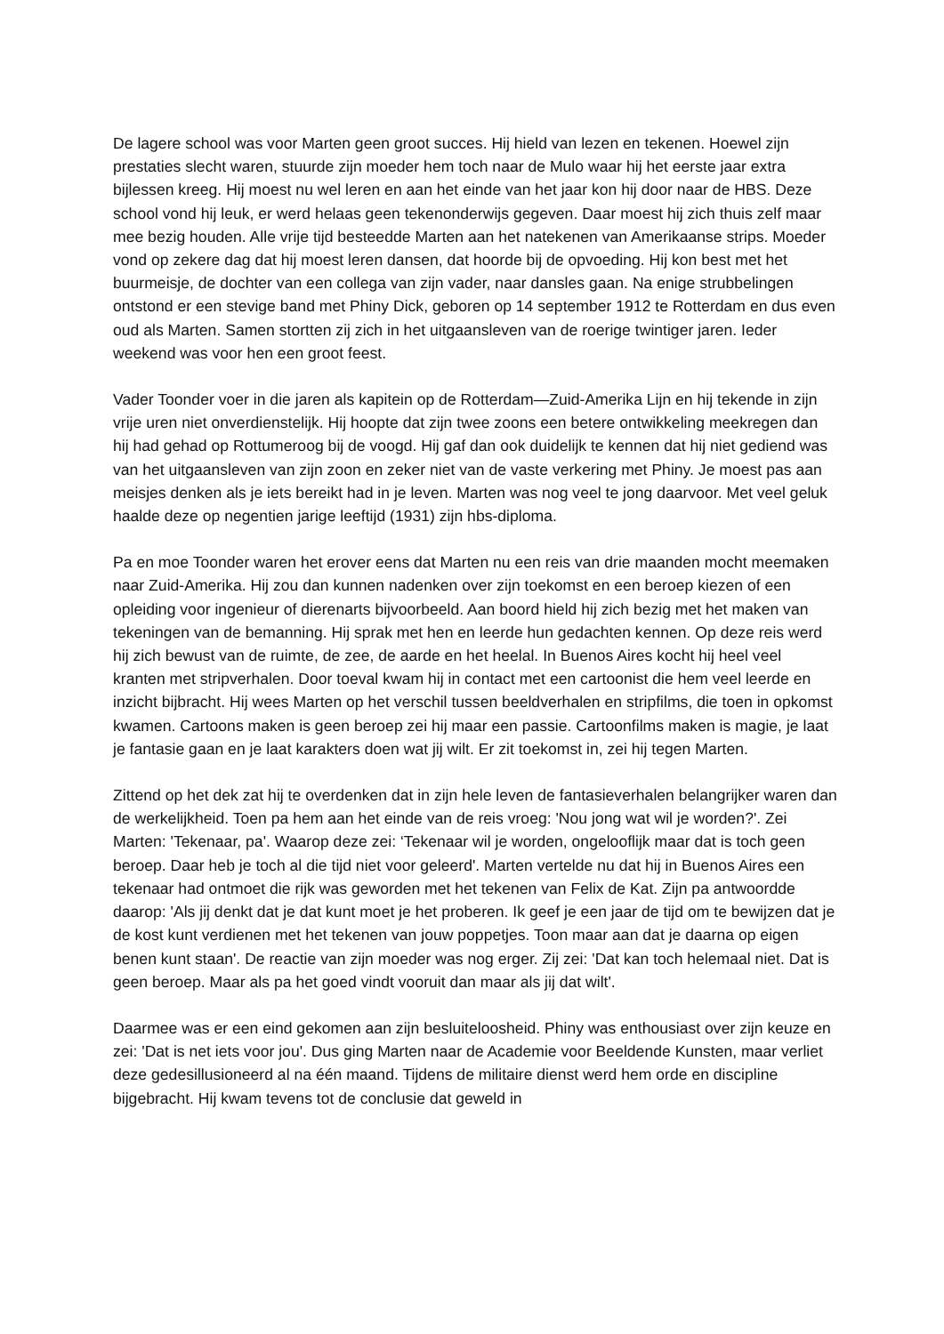De lagere school was voor Marten geen groot succes. Hij hield van lezen en tekenen. Hoewel zijn prestaties slecht waren, stuurde zijn moeder hem toch naar de Mulo waar hij het eerste jaar extra bijlessen kreeg. Hij moest nu wel leren en aan het einde van het jaar kon hij door naar de HBS. Deze school vond hij leuk, er werd helaas geen tekenonderwijs gegeven. Daar moest hij zich thuis zelf maar mee bezig houden. Alle vrije tijd besteedde Marten aan het natekenen van Amerikaanse strips. Moeder vond op zekere dag dat hij moest leren dansen, dat hoorde bij de opvoeding. Hij kon best met het buurmeisje, de dochter van een collega van zijn vader, naar dansles gaan. Na enige strubbelingen ontstond er een stevige band met Phiny Dick, geboren op 14 september 1912 te Rotterdam en dus even oud als Marten. Samen stortten zij zich in het uitgaansleven van de roerige twintiger jaren. Ieder weekend was voor hen een groot feest.
Vader Toonder voer in die jaren als kapitein op de Rotterdam—Zuid-Amerika Lijn en hij tekende in zijn vrije uren niet onverdienstelijk. Hij hoopte dat zijn twee zoons een betere ontwikkeling meekregen dan hij had gehad op Rottumeroog bij de voogd. Hij gaf dan ook duidelijk te kennen dat hij niet gediend was van het uitgaansleven van zijn zoon en zeker niet van de vaste verkering met Phiny. Je moest pas aan meisjes denken als je iets bereikt had in je leven. Marten was nog veel te jong daarvoor. Met veel geluk haalde deze op negentien jarige leeftijd (1931) zijn hbs-diploma.
Pa en moe Toonder waren het erover eens dat Marten nu een reis van drie maanden mocht meemaken naar Zuid-Amerika. Hij zou dan kunnen nadenken over zijn toekomst en een beroep kiezen of een opleiding voor ingenieur of dierenarts bijvoorbeeld. Aan boord hield hij zich bezig met het maken van tekeningen van de bemanning. Hij sprak met hen en leerde hun gedachten kennen. Op deze reis werd hij zich bewust van de ruimte, de zee, de aarde en het heelal. In Buenos Aires kocht hij heel veel kranten met stripverhalen. Door toeval kwam hij in contact met een cartoonist die hem veel leerde en inzicht bijbracht. Hij wees Marten op het verschil tussen beeldverhalen en stripfilms, die toen in opkomst kwamen. Cartoons maken is geen beroep zei hij maar een passie. Cartoonfilms maken is magie, je laat je fantasie gaan en je laat karakters doen wat jij wilt. Er zit toekomst in, zei hij tegen Marten.
Zittend op het dek zat hij te overdenken dat in zijn hele leven de fantasieverhalen belangrijker waren dan de werkelijkheid. Toen pa hem aan het einde van de reis vroeg: 'Nou jong wat wil je worden?'. Zei Marten: 'Tekenaar, pa'. Waarop deze zei: ‘Tekenaar wil je worden, ongelooflijk maar dat is toch geen beroep. Daar heb je toch al die tijd niet voor geleerd'. Marten vertelde nu dat hij in Buenos Aires een tekenaar had ontmoet die rijk was geworden met het tekenen van Felix de Kat. Zijn pa antwoordde daarop: 'Als jij denkt dat je dat kunt moet je het proberen. Ik geef je een jaar de tijd om te bewijzen dat je de kost kunt verdienen met het tekenen van jouw poppetjes. Toon maar aan dat je daarna op eigen benen kunt staan'. De reactie van zijn moeder was nog erger. Zij zei: 'Dat kan toch helemaal niet. Dat is geen beroep. Maar als pa het goed vindt vooruit dan maar als jij dat wilt'.
Daarmee was er een eind gekomen aan zijn besluiteloosheid. Phiny was enthousiast over zijn keuze en zei: 'Dat is net iets voor jou'. Dus ging Marten naar de Academie voor Beeldende Kunsten, maar verliet deze gedesillusioneerd al na één maand. Tijdens de militaire dienst werd hem orde en discipline bijgebracht. Hij kwam tevens tot de conclusie dat geweld in